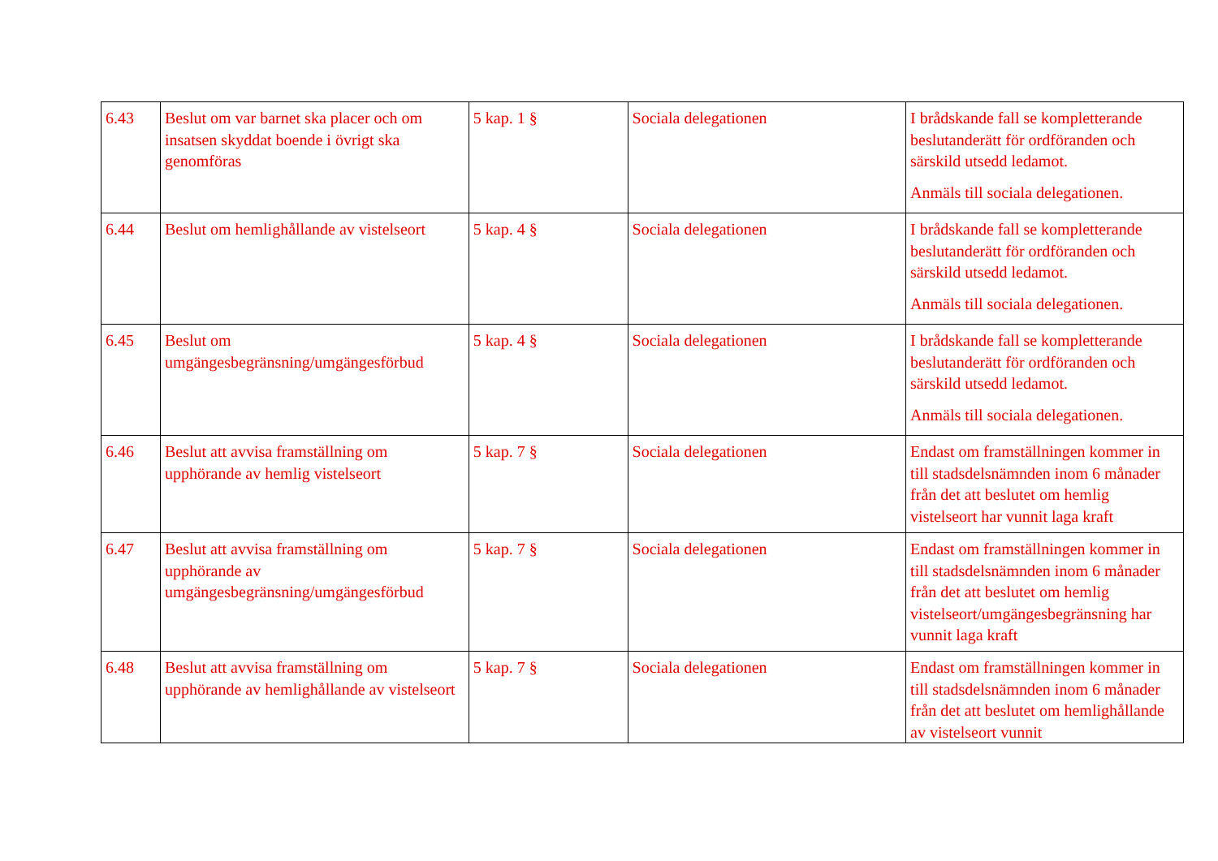| 6.43 | Beslut om var barnet ska placer och om insatsen skyddat boende i övrigt ska genomföras | 5 kap. 1 § | Sociala delegationen | I brådskande fall se kompletterande beslutanderätt för ordföranden och särskild utsedd ledamot. Anmäls till sociala delegationen. |
| 6.44 | Beslut om hemlighållande av vistelseort | 5 kap. 4 § | Sociala delegationen | I brådskande fall se kompletterande beslutanderätt för ordföranden och särskild utsedd ledamot. Anmäls till sociala delegationen. |
| 6.45 | Beslut om umgängesbegränsning/umgängesförbud | 5 kap. 4 § | Sociala delegationen | I brådskande fall se kompletterande beslutanderätt för ordföranden och särskild utsedd ledamot. Anmäls till sociala delegationen. |
| 6.46 | Beslut att avvisa framställning om upphörande av hemlig vistelseort | 5 kap. 7 § | Sociala delegationen | Endast om framställningen kommer in till stadsdelsnämnden inom 6 månader från det att beslutet om hemlig vistelseort har vunnit laga kraft |
| 6.47 | Beslut att avvisa framställning om upphörande av umgängesbegränsning/umgängesförbud | 5 kap. 7 § | Sociala delegationen | Endast om framställningen kommer in till stadsdelsnämnden inom 6 månader från det att beslutet om hemlig vistelseort/umgängesbegränsning har vunnit laga kraft |
| 6.48 | Beslut att avvisa framställning om upphörande av hemlighållande av vistelseort | 5 kap. 7 § | Sociala delegationen | Endast om framställningen kommer in till stadsdelsnämnden inom 6 månader från det att beslutet om hemlighållande av vistelseort vunnit |